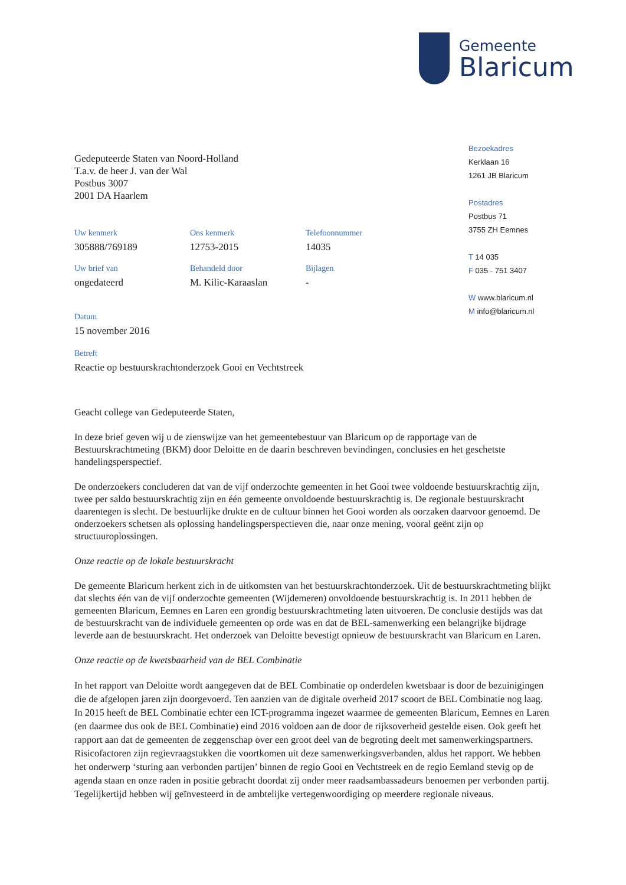Gemeente
Blaricum
Bezoekadres
Kerklaan 16
1261 JB Blaricum
Postadres
Postbus 71
3755 ZH Eemnes
T 14 035
F 035 - 751 3407
W www.blaricum.nl
M info@blaricum.nl
Gedeputeerde Staten van Noord-Holland
T.a.v. de heer J. van der Wal
Postbus 3007
2001 DA Haarlem
Uw kenmerk
305888/769189
Ons kenmerk
12753-2015
Telefoonnummer
14035
Uw brief van
ongedateerd
Behandeld door
M. Kilic-Karaaslan
Bijlagen
-
Datum
15 november 2016
Betreft
Reactie op bestuurskrachtonderzoek Gooi en Vechtstreek
Geacht college van Gedeputeerde Staten,
In deze brief geven wij u de zienswijze van het gemeentebestuur van Blaricum op de rapportage van de Bestuurskrachtmeting (BKM) door Deloitte en de daarin beschreven bevindingen, conclusies en het geschetste handelingsperspectief.
De onderzoekers concluderen dat van de vijf onderzochte gemeenten in het Gooi twee voldoende bestuurskrachtig zijn, twee per saldo bestuurskrachtig zijn en één gemeente onvoldoende bestuurskrachtig is. De regionale bestuurskracht daarentegen is slecht. De bestuurlijke drukte en de cultuur binnen het Gooi worden als oorzaken daarvoor genoemd. De onderzoekers schetsen als oplossing handelingsperspectieven die, naar onze mening, vooral geënt zijn op structuuroplossingen.
Onze reactie op de lokale bestuurskracht
De gemeente Blaricum herkent zich in de uitkomsten van het bestuurskrachtonderzoek. Uit de bestuurskrachtmeting blijkt dat slechts één van de vijf onderzochte gemeenten (Wijdemeren) onvoldoende bestuurskrachtig is. In 2011 hebben de gemeenten Blaricum, Eemnes en Laren een grondig bestuurskrachtmeting laten uitvoeren. De conclusie destijds was dat de bestuurskracht van de individuele gemeenten op orde was en dat de BEL-samenwerking een belangrijke bijdrage leverde aan de bestuurskracht. Het onderzoek van Deloitte bevestigt opnieuw de bestuurskracht van Blaricum en Laren.
Onze reactie op de kwetsbaarheid van de BEL Combinatie
In het rapport van Deloitte wordt aangegeven dat de BEL Combinatie op onderdelen kwetsbaar is door de bezuinigingen die de afgelopen jaren zijn doorgevoerd. Ten aanzien van de digitale overheid 2017 scoort de BEL Combinatie nog laag. In 2015 heeft de BEL Combinatie echter een ICT-programma ingezet waarmee de gemeenten Blaricum, Eemnes en Laren (en daarmee dus ook de BEL Combinatie) eind 2016 voldoen aan de door de rijksoverheid gestelde eisen. Ook geeft het rapport aan dat de gemeenten de zeggenschap over een groot deel van de begroting deelt met samenwerkingspartners. Risicofactoren zijn regievraagstukken die voortkomen uit deze samenwerkingsverbanden, aldus het rapport. We hebben het onderwerp ‘sturing aan verbonden partijen’ binnen de regio Gooi en Vechtstreek en de regio Eemland stevig op de agenda staan en onze raden in positie gebracht doordat zij onder meer raadsambassadeurs benoemen per verbonden partij. Tegelijkertijd hebben wij geïnvesteerd in de ambtelijke vertegenwoordiging op meerdere regionale niveaus.